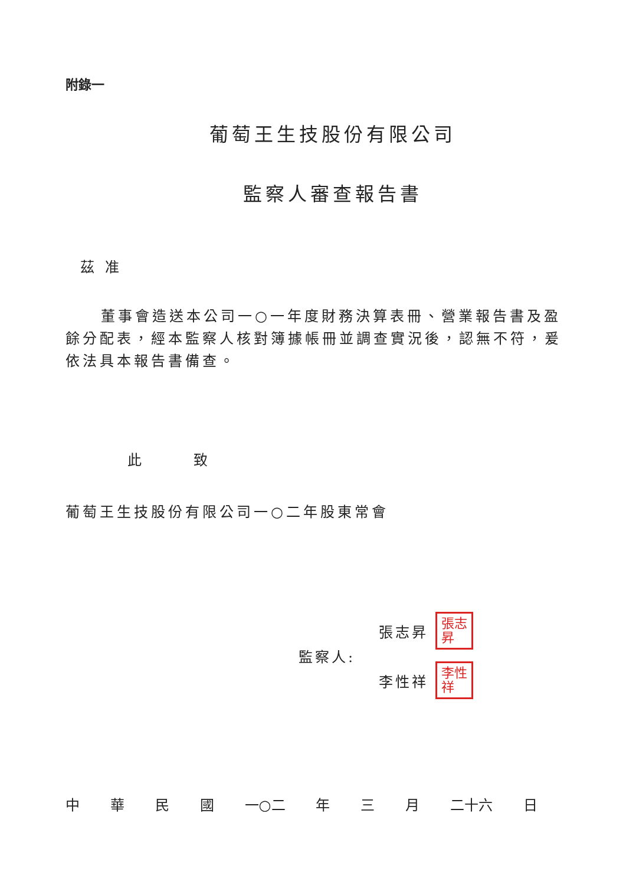附錄一
葡萄王生技股份有限公司
監察人審查報告書
茲 准
董事會造送本公司一○一年度財務決算表冊、營業報告書及盈餘分配表，經本監察人核對簿據帳冊並調查實況後，認無不符，爰依法具本報告書備查。
此 致
葡萄王生技股份有限公司一○二年股東常會
監察人:
張志昇 張志
昇
李性祥 李性
祥
中華民國 一○二 年 三 月 二十六 日